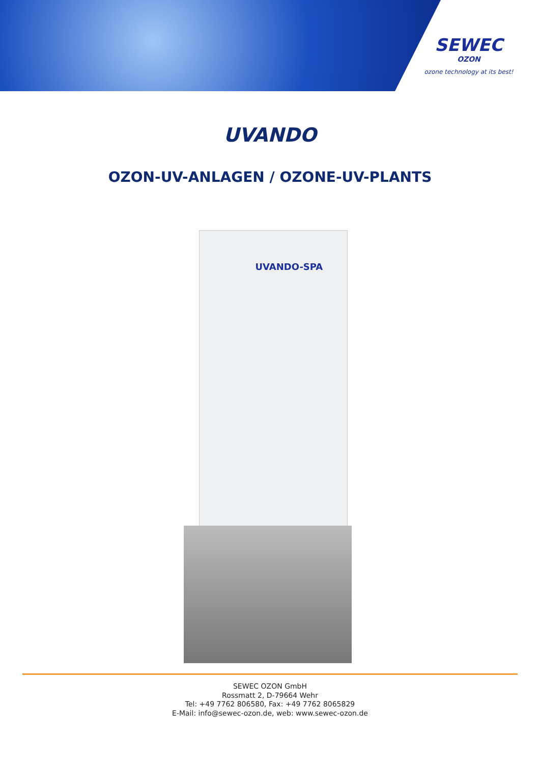SEWEC
OZON
ozone technology at its best!
UVANDO
OZON-UV-ANLAGEN / OZONE-UV-PLANTS
UVANDO-SPA
SEWEC OZON GmbH
Rossmatt 2, D-79664 Wehr
Tel: +49 7762 806580, Fax: +49 7762 8065829
E-Mail: info@sewec-ozon.de, web: www.sewec-ozon.de